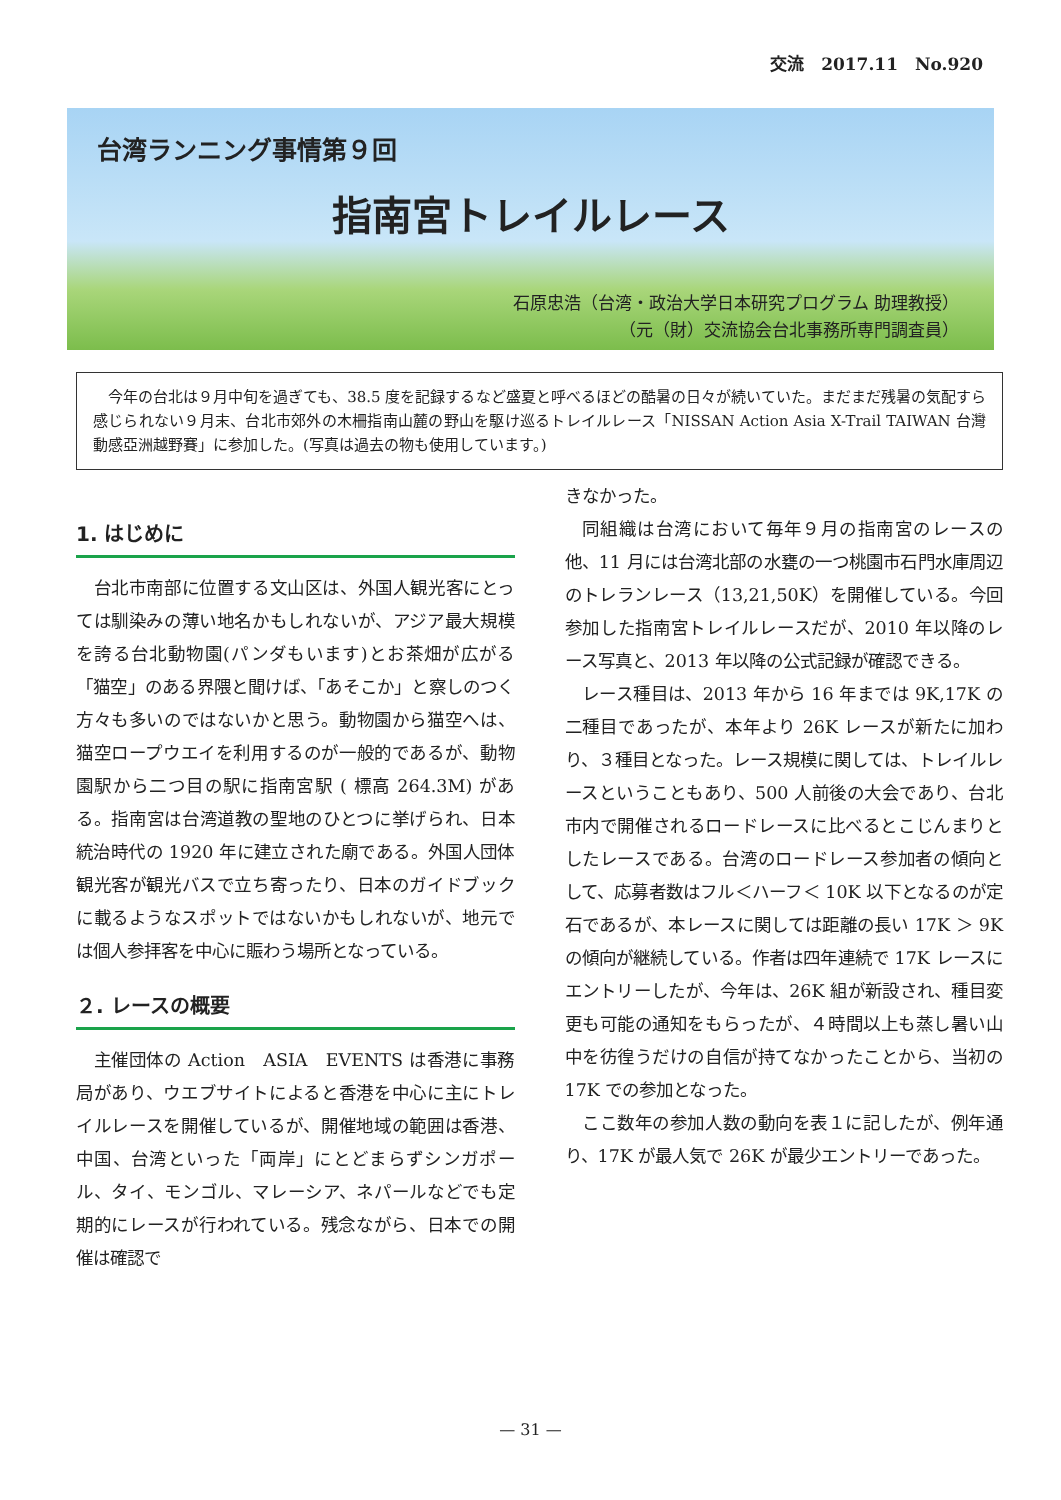交流　2017.11　No.920
台湾ランニング事情第９回
指南宮トレイルレース
石原忠浩（台湾・政治大学日本研究プログラム 助理教授）
（元（財）交流協会台北事務所専門調査員）
今年の台北は９月中旬を過ぎても、38.5 度を記録するなど盛夏と呼べるほどの酷暑の日々が続いていた。まだまだ残暑の気配すら感じられない９月末、台北市郊外の木柵指南山麓の野山を駆け巡るトレイルレース「NISSAN Action Asia X-Trail TAIWAN 台灣動感亞洲越野賽」に参加した。(写真は過去の物も使用しています。)
1. はじめに
台北市南部に位置する文山区は、外国人観光客にとっては馴染みの薄い地名かもしれないが、アジア最大規模を誇る台北動物園(パンダもいます)とお茶畑が広がる「猫空」のある界隈と聞けば、「あそこか」と察しのつく方々も多いのではないかと思う。動物園から猫空へは、猫空ロープウエイを利用するのが一般的であるが、動物園駅から二つ目の駅に指南宮駅 ( 標高 264.3M) がある。指南宮は台湾道教の聖地のひとつに挙げられ、日本統治時代の 1920 年に建立された廟である。外国人団体観光客が観光バスで立ち寄ったり、日本のガイドブックに載るようなスポットではないかもしれないが、地元では個人参拝客を中心に賑わう場所となっている。
２. レースの概要
主催団体の Action　ASIA　EVENTS は香港に事務局があり、ウエブサイトによると香港を中心に主にトレイルレースを開催しているが、開催地域の範囲は香港、中国、台湾といった「両岸」にとどまらずシンガポール、タイ、モンゴル、マレーシア、ネパールなどでも定期的にレースが行われている。残念ながら、日本での開催は確認で
きなかった。
同組織は台湾において毎年９月の指南宮のレースの他、11 月には台湾北部の水甕の一つ桃園市石門水庫周辺のトレランレース（13,21,50K）を開催している。今回参加した指南宮トレイルレースだが、2010 年以降のレース写真と、2013 年以降の公式記録が確認できる。
レース種目は、2013 年から 16 年までは 9K,17K の二種目であったが、本年より 26K レースが新たに加わり、３種目となった。レース規模に関しては、トレイルレースということもあり、500 人前後の大会であり、台北市内で開催されるロードレースに比べるとこじんまりとしたレースである。台湾のロードレース参加者の傾向として、応募者数はフル＜ハーフ＜ 10K 以下となるのが定石であるが、本レースに関しては距離の長い 17K ＞ 9K の傾向が継続している。作者は四年連続で 17K レースにエントリーしたが、今年は、26K 組が新設され、種目変更も可能の通知をもらったが、４時間以上も蒸し暑い山中を彷徨うだけの自信が持てなかったことから、当初の 17K での参加となった。
ここ数年の参加人数の動向を表１に記したが、例年通り、17K が最人気で 26K が最少エントリーであった。
— 31 —